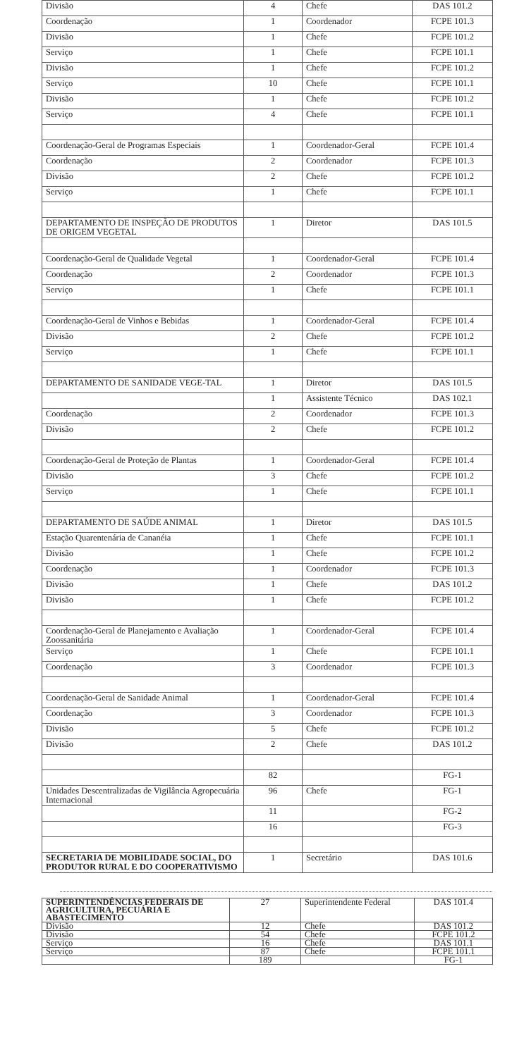| Divisão | 4 | Chefe | DAS 101.2 |
| Coordenação | 1 | Coordenador | FCPE 101.3 |
| Divisão | 1 | Chefe | FCPE 101.2 |
| Serviço | 1 | Chefe | FCPE 101.1 |
| Divisão | 1 | Chefe | FCPE 101.2 |
| Serviço | 10 | Chefe | FCPE 101.1 |
| Divisão | 1 | Chefe | FCPE 101.2 |
| Serviço | 4 | Chefe | FCPE 101.1 |
| Coordenação-Geral de Programas Especiais | 1 | Coordenador-Geral | FCPE 101.4 |
| Coordenação | 2 | Coordenador | FCPE 101.3 |
| Divisão | 2 | Chefe | FCPE 101.2 |
| Serviço | 1 | Chefe | FCPE 101.1 |
| DEPARTAMENTO DE INSPEÇÃO DE PRODUTOS DE ORIGEM VEGETAL | 1 | Diretor | DAS 101.5 |
| Coordenação-Geral de Qualidade Vegetal | 1 | Coordenador-Geral | FCPE 101.4 |
| Coordenação | 2 | Coordenador | FCPE 101.3 |
| Serviço | 1 | Chefe | FCPE 101.1 |
| Coordenação-Geral de Vinhos e Bebidas | 1 | Coordenador-Geral | FCPE 101.4 |
| Divisão | 2 | Chefe | FCPE 101.2 |
| Serviço | 1 | Chefe | FCPE 101.1 |
| DEPARTAMENTO DE SANIDADE VEGE-TAL | 1 | Diretor | DAS 101.5 |
| | 1 | Assistente Técnico | DAS 102.1 |
| Coordenação | 2 | Coordenador | FCPE 101.3 |
| Divisão | 2 | Chefe | FCPE 101.2 |
| Coordenação-Geral de Proteção de Plantas | 1 | Coordenador-Geral | FCPE 101.4 |
| Divisão | 3 | Chefe | FCPE 101.2 |
| Serviço | 1 | Chefe | FCPE 101.1 |
| DEPARTAMENTO DE SAÚDE ANIMAL | 1 | Diretor | DAS 101.5 |
| Estação Quarentenária de Cananéia | 1 | Chefe | FCPE 101.1 |
| Divisão | 1 | Chefe | FCPE 101.2 |
| Coordenação | 1 | Coordenador | FCPE 101.3 |
| Divisão | 1 | Chefe | DAS 101.2 |
| Divisão | 1 | Chefe | FCPE 101.2 |
| Coordenação-Geral de Planejamento e Avaliação Zoossanitária | 1 | Coordenador-Geral | FCPE 101.4 |
| Serviço | 1 | Chefe | FCPE 101.1 |
| Coordenação | 3 | Coordenador | FCPE 101.3 |
| Coordenação-Geral de Sanidade Animal | 1 | Coordenador-Geral | FCPE 101.4 |
| Coordenação | 3 | Coordenador | FCPE 101.3 |
| Divisão | 5 | Chefe | FCPE 101.2 |
| Divisão | 2 | Chefe | DAS 101.2 |
| | 82 | | FG-1 |
| Unidades Descentralizadas de Vigilância Agropecuária Internacional | 96 | Chefe | FG-1 |
| | 11 | | FG-2 |
| | 16 | | FG-3 |
| SECRETARIA DE MOBILIDADE SOCIAL, DO PRODUTOR RURAL E DO COOPERATIVISMO | 1 | Secretário | DAS 101.6 |
| SUPERINTENDÊNCIAS FEDERAIS DE AGRICULTURA, PECUÁRIA E ABASTECIMENTO | 27 | Superintendente Federal | DAS 101.4 |
| Divisão | 12 | Chefe | DAS 101.2 |
| Divisão | 54 | Chefe | FCPE 101.2 |
| Serviço | 16 | Chefe | DAS 101.1 |
| Serviço | 87 | Chefe | FCPE 101.1 |
| | 189 | | FG-1 |